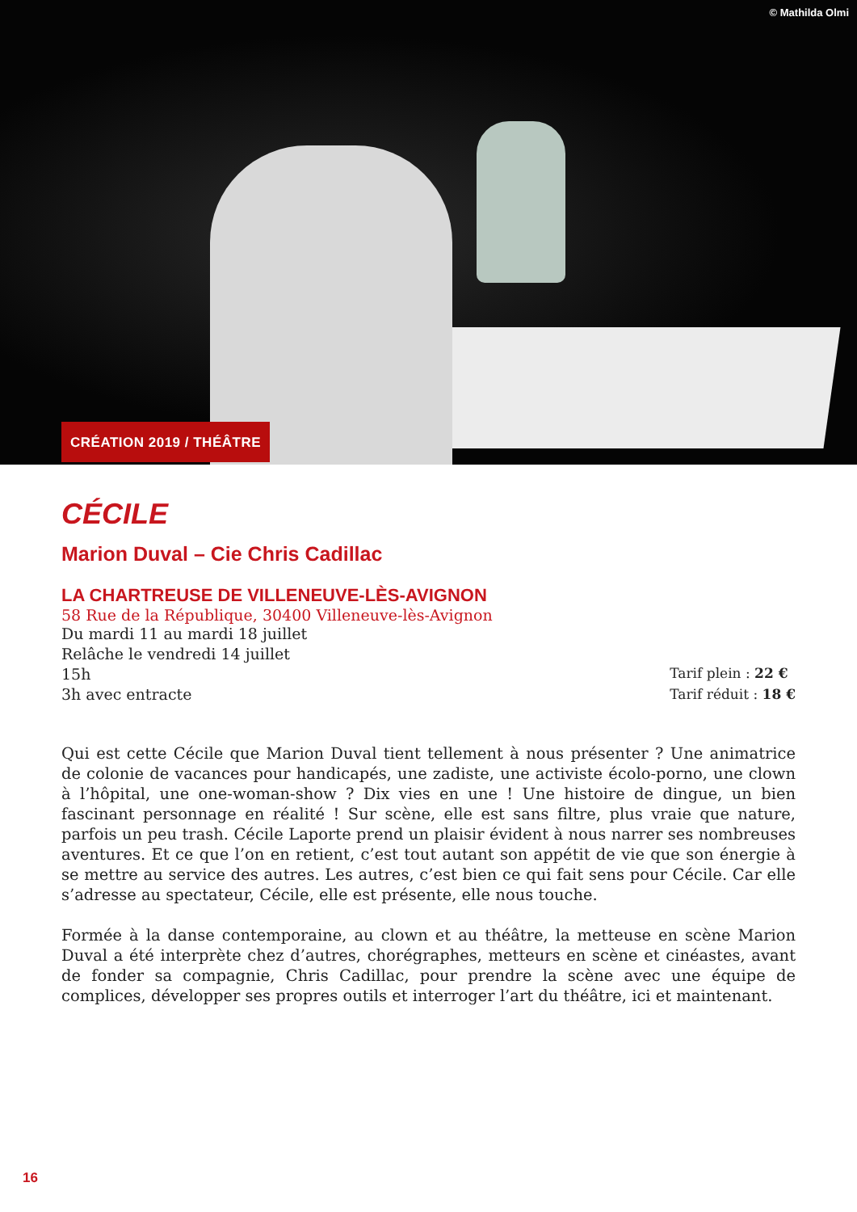© Mathilda Olmi
CRÉATION 2019 / THÉÂTRE
CÉCILE
Marion Duval – Cie Chris Cadillac
LA CHARTREUSE DE VILLENEUVE-LÈS-AVIGNON
58 Rue de la République, 30400 Villeneuve-lès-Avignon
Du mardi 11 au mardi 18 juillet
Relâche le vendredi 14 juillet
15h
3h avec entracte
Tarif plein : 22 €
Tarif réduit : 18 €
Qui est cette Cécile que Marion Duval tient tellement à nous présenter ? Une animatrice de colonie de vacances pour handicapés, une zadiste, une activiste écolo-porno, une clown à l’hôpital, une one-woman-show ? Dix vies en une ! Une histoire de dingue, un bien fascinant personnage en réalité ! Sur scène, elle est sans filtre, plus vraie que nature, parfois un peu trash. Cécile Laporte prend un plaisir évident à nous narrer ses nombreuses aventures. Et ce que l’on en retient, c’est tout autant son appétit de vie que son énergie à se mettre au service des autres. Les autres, c’est bien ce qui fait sens pour Cécile. Car elle s’adresse au spectateur, Cécile, elle est présente, elle nous touche.
Formée à la danse contemporaine, au clown et au théâtre, la metteuse en scène Marion Duval a été interprète chez d’autres, chorégraphes, metteurs en scène et cinéastes, avant de fonder sa compagnie, Chris Cadillac, pour prendre la scène avec une équipe de complices, développer ses propres outils et interroger l’art du théâtre, ici et maintenant.
16